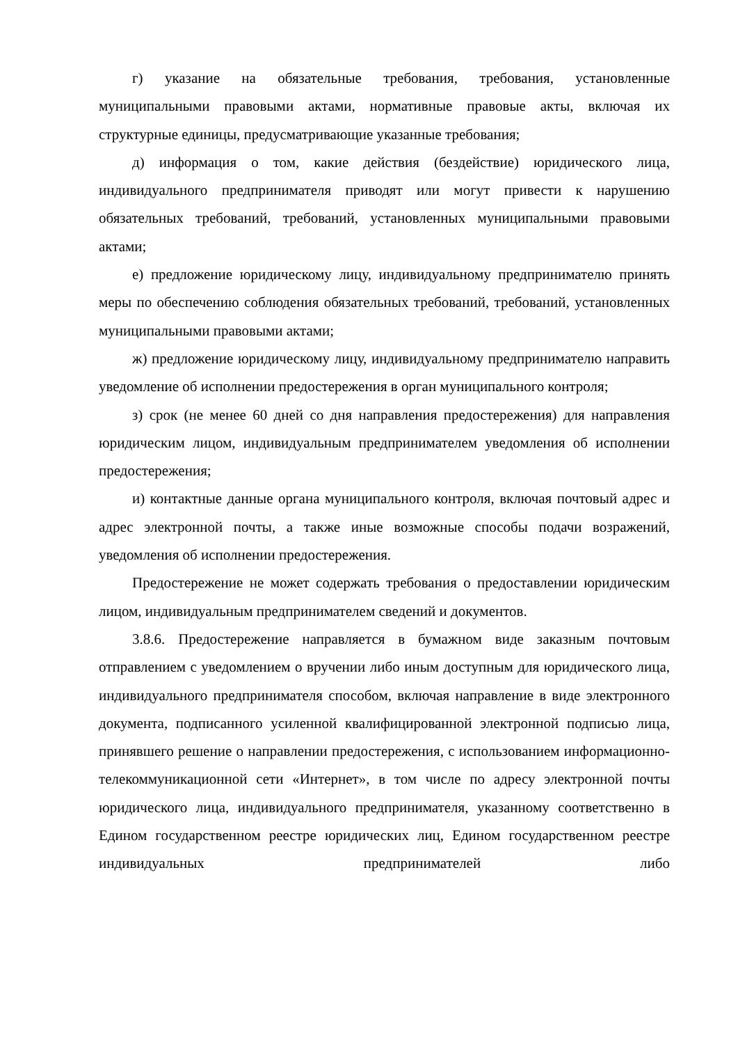г) указание на обязательные требования, требования, установленные муниципальными правовыми актами, нормативные правовые акты, включая их структурные единицы, предусматривающие указанные требования;
д) информация о том, какие действия (бездействие) юридического лица, индивидуального предпринимателя приводят или могут привести к нарушению обязательных требований, требований, установленных муниципальными правовыми актами;
е) предложение юридическому лицу, индивидуальному предпринимателю принять меры по обеспечению соблюдения обязательных требований, требований, установленных муниципальными правовыми актами;
ж) предложение юридическому лицу, индивидуальному предпринимателю направить уведомление об исполнении предостережения в орган муниципального контроля;
з) срок (не менее 60 дней со дня направления предостережения) для направления юридическим лицом, индивидуальным предпринимателем уведомления об исполнении предостережения;
и) контактные данные органа муниципального контроля, включая почтовый адрес и адрес электронной почты, а также иные возможные способы подачи возражений, уведомления об исполнении предостережения.
Предостережение не может содержать требования о предоставлении юридическим лицом, индивидуальным предпринимателем сведений и документов.
3.8.6. Предостережение направляется в бумажном виде заказным почтовым отправлением с уведомлением о вручении либо иным доступным для юридического лица, индивидуального предпринимателя способом, включая направление в виде электронного документа, подписанного усиленной квалифицированной электронной подписью лица, принявшего решение о направлении предостережения, с использованием информационно-телекоммуникационной сети «Интернет», в том числе по адресу электронной почты юридического лица, индивидуального предпринимателя, указанному соответственно в Едином государственном реестре юридических лиц, Едином государственном реестре индивидуальных предпринимателей либо